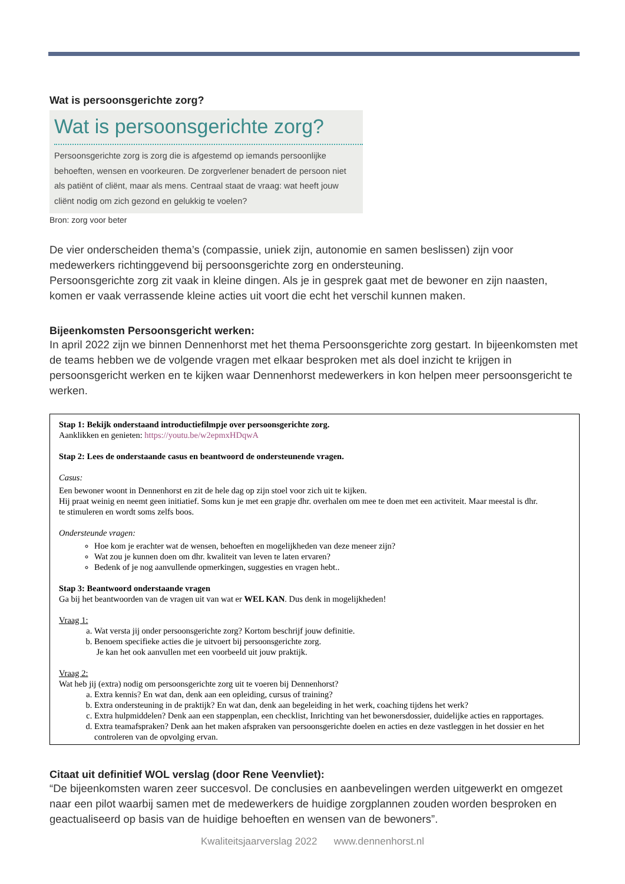Wat is persoonsgerichte zorg?
Wat is persoonsgerichte zorg?
Persoonsgerichte zorg is zorg die is afgestemd op iemands persoonlijke behoeften, wensen en voorkeuren. De zorgverlener benadert de persoon niet als patiënt of cliënt, maar als mens. Centraal staat de vraag: wat heeft jouw cliënt nodig om zich gezond en gelukkig te voelen?
Bron: zorg voor beter
De vier onderscheiden thema’s (compassie, uniek zijn, autonomie en samen beslissen) zijn voor medewerkers richtinggevend bij persoonsgerichte zorg en ondersteuning.
Persoonsgerichte zorg zit vaak in kleine dingen. Als je in gesprek gaat met de bewoner en zijn naasten, komen er vaak verrassende kleine acties uit voort die echt het verschil kunnen maken.
Bijeenkomsten Persoonsgericht werken:
In april 2022 zijn we binnen Dennenhorst met het thema Persoonsgerichte zorg gestart. In bijeenkomsten met de teams hebben we de volgende vragen met elkaar besproken met als doel inzicht te krijgen in persoonsgericht werken en te kijken waar Dennenhorst medewerkers in kon helpen meer persoonsgericht te werken.
Stap 1: Bekijk onderstaand introductiefilmpje over persoonsgerichte zorg.
Aanklikken en genieten: https://youtu.be/w2epmxHDqwA
Stap 2: Lees de onderstaande casus en beantwoord de ondersteunende vragen.
Casus:
Een bewoner woont in Dennenhorst en zit de hele dag op zijn stoel voor zich uit te kijken.
Hij praat weinig en neemt geen initiatief. Soms kun je met een grapje dhr. overhalen om mee te doen met een activiteit. Maar meestal is dhr.
te stimuleren en wordt soms zelfs boos.
Ondersteunde vragen:
Hoe kom je erachter wat de wensen, behoeften en mogelijkheden van deze meneer zijn?
Wat zou je kunnen doen om dhr. kwaliteit van leven te laten ervaren?
Bedenk of je nog aanvullende opmerkingen, suggesties en vragen hebt..
Stap 3: Beantwoord onderstaande vragen
Ga bij het beantwoorden van de vragen uit van wat er WEL KAN. Dus denk in mogelijkheden!
Vraag 1:
a. Wat versta jij onder persoonsgerichte zorg? Kortom beschrijf jouw definitie.
b. Benoem specifieke acties die je uitvoert bij persoonsgerichte zorg.
Je kan het ook aanvullen met een voorbeeld uit jouw praktijk.
Vraag 2:
Wat heb jij (extra) nodig om persoonsgerichte zorg uit te voeren bij Dennenhorst?
a. Extra kennis? En wat dan, denk aan een opleiding, cursus of training?
b. Extra ondersteuning in de praktijk? En wat dan, denk aan begeleiding in het werk, coaching tijdens het werk?
c. Extra hulpmiddelen? Denk aan een stappenplan, een checklist, Inrichting van het bewonersdossier, duidelijke acties en rapportages.
d. Extra teamafspraken? Denk aan het maken afspraken van persoonsgerichte doelen en acties en deze vastleggen in het dossier en het controleren van de opvolging ervan.
Citaat uit definitief WOL verslag (door Rene Veenvliet):
“De bijeenkomsten waren zeer succesvol. De conclusies en aanbevelingen werden uitgewerkt en omgezet naar een pilot waarbij samen met de medewerkers de huidige zorgplannen zouden worden besproken en geactualiseerd op basis van de huidige behoeften en wensen van de bewoners”.
Kwaliteitsjaarverslag 2022 www.dennenhorst.nl